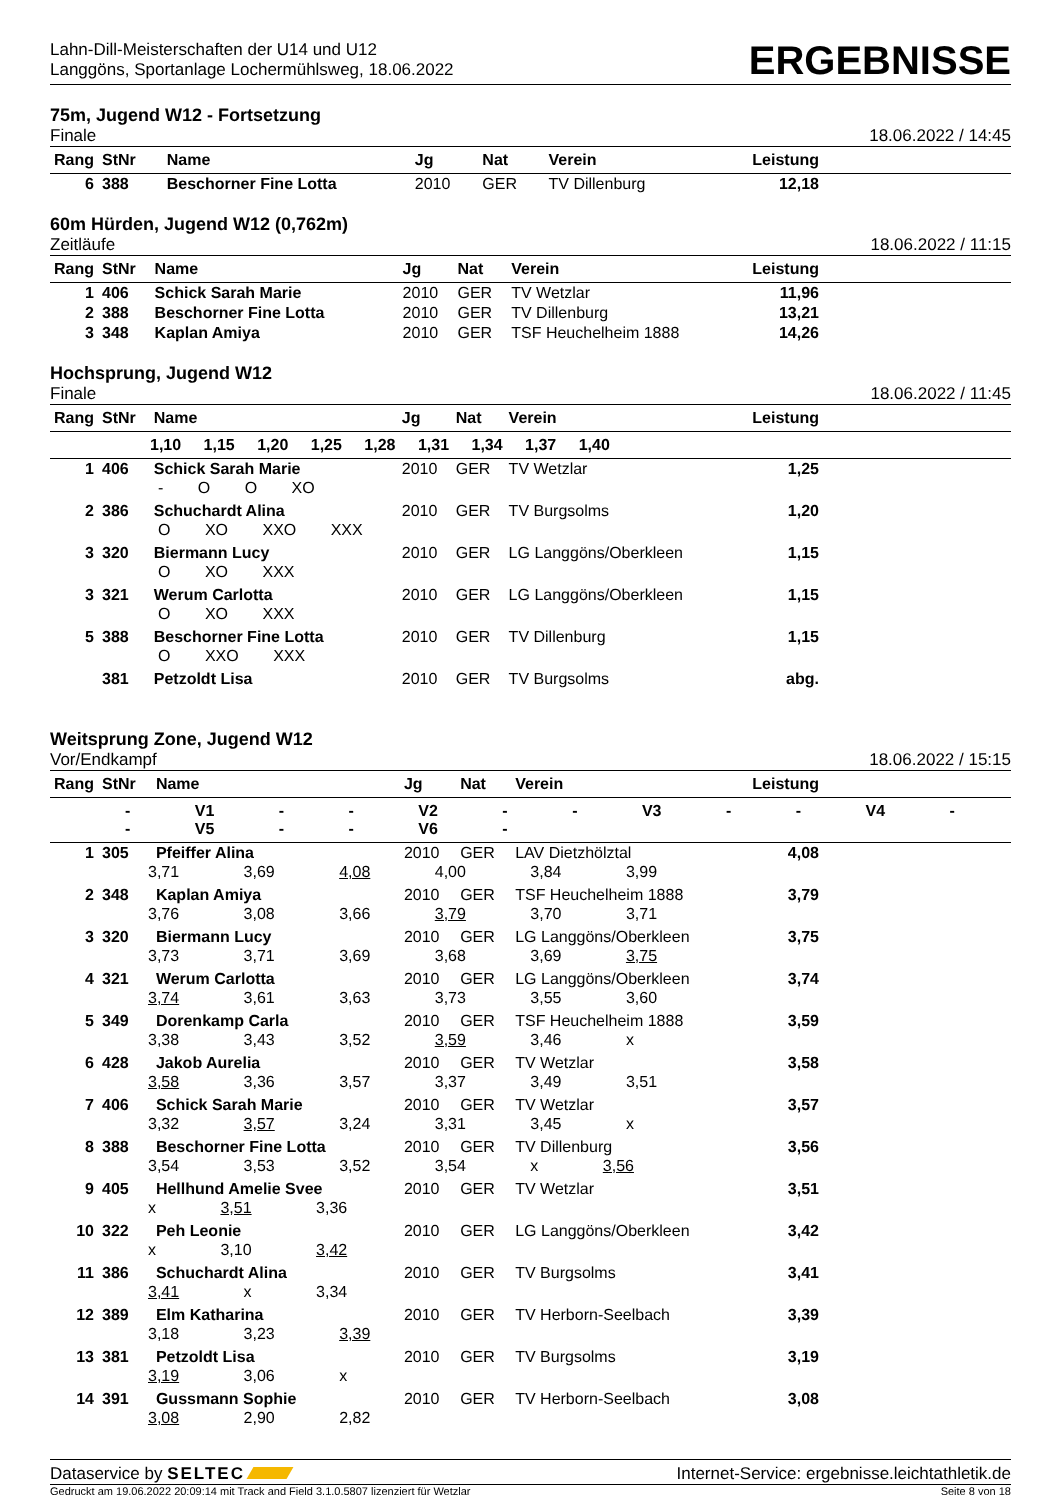Lahn-Dill-Meisterschaften der U14 und U12
Langgöns, Sportanlage Lochermühlsweg, 18.06.2022
ERGEBNISSE
75m, Jugend W12 - Fortsetzung
Finale
18.06.2022 / 14:45
| Rang | StNr | Name | Jg | Nat | Verein | Leistung | |
| --- | --- | --- | --- | --- | --- | --- | --- |
| 6 | 388 | Beschorner Fine Lotta | 2010 | GER | TV Dillenburg | 12,18 | |
60m Hürden, Jugend W12 (0,762m)
Zeitläufe
18.06.2022 / 11:15
| Rang | StNr | Name | Jg | Nat | Verein | Leistung | |
| --- | --- | --- | --- | --- | --- | --- | --- |
| 1 | 406 | Schick Sarah Marie | 2010 | GER | TV Wetzlar | 11,96 | |
| 2 | 388 | Beschorner Fine Lotta | 2010 | GER | TV Dillenburg | 13,21 | |
| 3 | 348 | Kaplan Amiya | 2010 | GER | TSF Heuchelheim 1888 | 14,26 | |
Hochsprung, Jugend W12
Finale
18.06.2022 / 11:45
| Rang | StNr | Name | Jg | Nat | Verein | Leistung | |
| --- | --- | --- | --- | --- | --- | --- | --- |
| 1,10 1,15 1,20 1,25 1,28 1,31 1,34 1,37 1,40 | | | | | | | |
| 1 | 406 | Schick Sarah Marie | 2010 | GER | TV Wetzlar | 1,25 | |
| | - O O XO | | | | | | |
| 2 | 386 | Schuchardt Alina | 2010 | GER | TV Burgsolms | 1,20 | |
| | O XO XXO XXX | | | | | | |
| 3 | 320 | Biermann Lucy | 2010 | GER | LG Langgöns/Oberkleen | 1,15 | |
| | O XO XXX | | | | | | |
| 3 | 321 | Werum Carlotta | 2010 | GER | LG Langgöns/Oberkleen | 1,15 | |
| | O XO XXX | | | | | | |
| 5 | 388 | Beschorner Fine Lotta | 2010 | GER | TV Dillenburg | 1,15 | |
| | O XXO XXX | | | | | | |
| | 381 | Petzoldt Lisa | 2010 | GER | TV Burgsolms | abg. | |
Weitsprung Zone, Jugend W12
Vor/Endkampf
18.06.2022 / 15:15
| Rang | StNr | Name | Jg | Nat | Verein | Leistung | |
| --- | --- | --- | --- | --- | --- | --- | --- |
| - V1 - - V2 - - V3 - - V4 - - V5 - - V6 - | | | | | | | |
| 1 | 305 | Pfeiffer Alina | 2010 | GER | LAV Dietzhölztal | 4,08 | |
| | 3,71 3,69 4,08 4,00 3,84 3,99 | | | | | | |
| 2 | 348 | Kaplan Amiya | 2010 | GER | TSF Heuchelheim 1888 | 3,79 | |
| | 3,76 3,08 3,66 3,79 3,70 3,71 | | | | | | |
| 3 | 320 | Biermann Lucy | 2010 | GER | LG Langgöns/Oberkleen | 3,75 | |
| | 3,73 3,71 3,69 3,68 3,69 3,75 | | | | | | |
| 4 | 321 | Werum Carlotta | 2010 | GER | LG Langgöns/Oberkleen | 3,74 | |
| | 3,74 3,61 3,63 3,73 3,55 3,60 | | | | | | |
| 5 | 349 | Dorenkamp Carla | 2010 | GER | TSF Heuchelheim 1888 | 3,59 | |
| | 3,38 3,43 3,52 3,59 3,46 x | | | | | | |
| 6 | 428 | Jakob Aurelia | 2010 | GER | TV Wetzlar | 3,58 | |
| | 3,58 3,36 3,57 3,37 3,49 3,51 | | | | | | |
| 7 | 406 | Schick Sarah Marie | 2010 | GER | TV Wetzlar | 3,57 | |
| | 3,32 3,57 3,24 3,31 3,45 x | | | | | | |
| 8 | 388 | Beschorner Fine Lotta | 2010 | GER | TV Dillenburg | 3,56 | |
| | 3,54 3,53 3,52 3,54 x 3,56 | | | | | | |
| 9 | 405 | Hellhund Amelie Svee | 2010 | GER | TV Wetzlar | 3,51 | |
| | x 3,51 3,36 | | | | | | |
| 10 | 322 | Peh Leonie | 2010 | GER | LG Langgöns/Oberkleen | 3,42 | |
| | x 3,10 3,42 | | | | | | |
| 11 | 386 | Schuchardt Alina | 2010 | GER | TV Burgsolms | 3,41 | |
| | 3,41 x 3,34 | | | | | | |
| 12 | 389 | Elm Katharina | 2010 | GER | TV Herborn-Seelbach | 3,39 | |
| | 3,18 3,23 3,39 | | | | | | |
| 13 | 381 | Petzoldt Lisa | 2010 | GER | TV Burgsolms | 3,19 | |
| | 3,19 3,06 x | | | | | | |
| 14 | 391 | Gussmann Sophie | 2010 | GER | TV Herborn-Seelbach | 3,08 | |
| | 3,08 2,90 2,82 | | | | | | |
Dataservice by SELTEC Internet-Service: ergebnisse.leichtathletik.de
Gedruckt am 19.06.2022 20:09:14 mit Track and Field 3.1.0.5807 lizenziert für Wetzlar
Seite 8 von 18